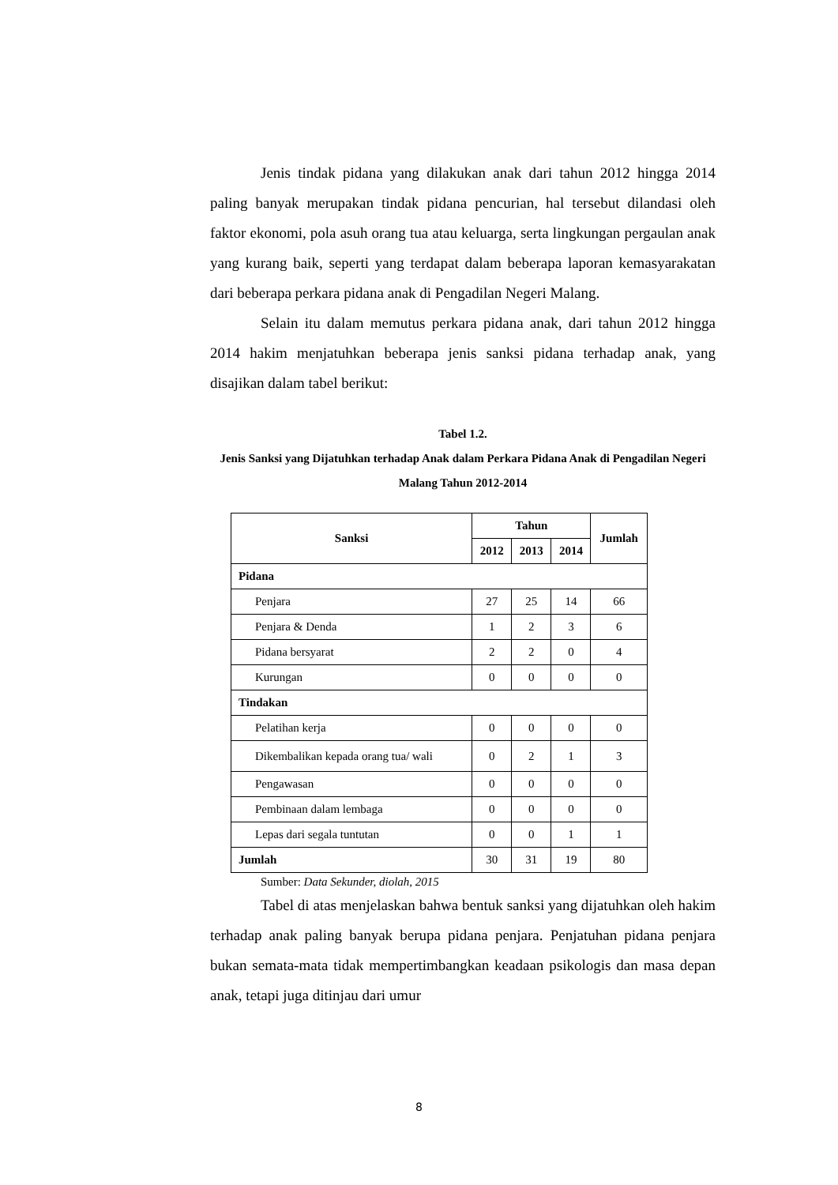Jenis tindak pidana yang dilakukan anak dari tahun 2012 hingga 2014 paling banyak merupakan tindak pidana pencurian, hal tersebut dilandasi oleh faktor ekonomi, pola asuh orang tua atau keluarga, serta lingkungan pergaulan anak yang kurang baik, seperti yang terdapat dalam beberapa laporan kemasyarakatan dari beberapa perkara pidana anak di Pengadilan Negeri Malang.
Selain itu dalam memutus perkara pidana anak, dari tahun 2012 hingga 2014 hakim menjatuhkan beberapa jenis sanksi pidana terhadap anak, yang disajikan dalam tabel berikut:
Tabel 1.2.
Jenis Sanksi yang Dijatuhkan terhadap Anak dalam Perkara Pidana Anak di Pengadilan Negeri Malang Tahun 2012-2014
| Sanksi | Tahun | | | Jumlah |
| --- | --- | --- | --- | --- |
| | 2012 | 2013 | 2014 | |
| Pidana | | | | |
| Penjara | 27 | 25 | 14 | 66 |
| Penjara & Denda | 1 | 2 | 3 | 6 |
| Pidana bersyarat | 2 | 2 | 0 | 4 |
| Kurungan | 0 | 0 | 0 | 0 |
| Tindakan | | | | |
| Pelatihan kerja | 0 | 0 | 0 | 0 |
| Dikembalikan kepada orang tua/ wali | 0 | 2 | 1 | 3 |
| Pengawasan | 0 | 0 | 0 | 0 |
| Pembinaan dalam lembaga | 0 | 0 | 0 | 0 |
| Lepas dari segala tuntutan | 0 | 0 | 1 | 1 |
| Jumlah | 30 | 31 | 19 | 80 |
Sumber: Data Sekunder, diolah, 2015
Tabel di atas menjelaskan bahwa bentuk sanksi yang dijatuhkan oleh hakim terhadap anak paling banyak berupa pidana penjara. Penjatuhan pidana penjara bukan semata-mata tidak mempertimbangkan keadaan psikologis dan masa depan anak, tetapi juga ditinjau dari umur
8